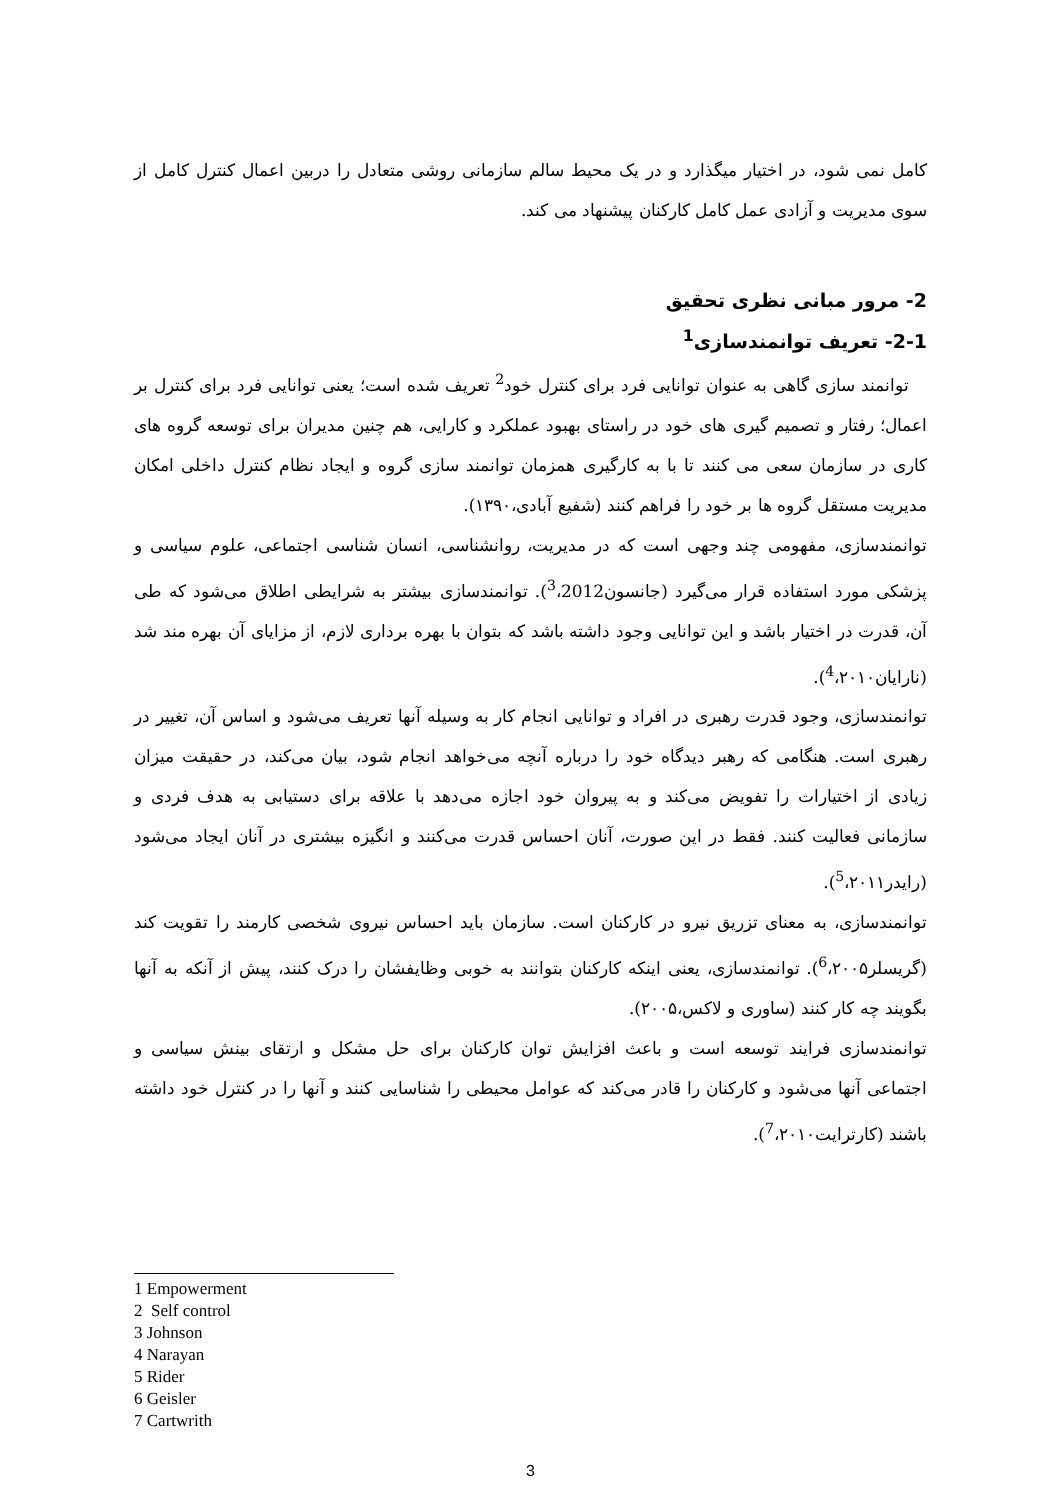کامل نمی شود، در اختیار میگذارد و در یک محیط سالم سازمانی روشی متعادل را دربین اعمال کنترل کامل از سوی مدیریت و آزادی عمل کامل کارکنان پیشنهاد می کند.
2- مرور مبانی نظری تحقیق
2-1- تعریف توانمندسازی<sup>1</sup>
توانمند سازی گاهی به عنوان توانایی فرد برای کنترل خود<sup>2</sup> تعریف شده است؛ یعنی توانایی فرد برای کنترل بر اعمال؛ رفتار و تصمیم گیری های خود در راستای بهبود عملکرد و کارایی، هم چنین مدیران برای توسعه گروه های کاری در سازمان سعی می کنند تا با به کارگیری همزمان توانمند سازی گروه و ایجاد نظام کنترل داخلی امکان مدیریت مستقل گروه ها بر خود را فراهم کنند (شفیع آبادی،۱۳۹۰).
توانمندسازی، مفهومی چند وجهی است که در مدیریت، روانشناسی، انسان شناسی اجتماعی، علوم سیاسی و پزشکی مورد استفاده قرار می‌گیرد (جانسون<sup>3</sup>،2012). توانمندسازی بیشتر به شرایطی اطلاق می‌شود که طی آن، قدرت در اختیار باشد و این توانایی وجود داشته باشد که بتوان با بهره برداری لازم، از مزایای آن بهره مند شد (نارایان<sup>4</sup>،۲۰۱۰).
توانمندسازی، وجود قدرت رهبری در افراد و توانایی انجام کار به وسیله آنها تعریف می‌شود و اساس آن، تغییر در رهبری است. هنگامی که رهبر دیدگاه خود را درباره آنچه می‌خواهد انجام شود، بیان می‌کند، در حقیقت میزان زیادی از اختیارات را تفویض می‌کند و به پیروان خود اجازه می‌دهد با علاقه برای دستیابی به هدف فردی و سازمانی فعالیت کنند. فقط در این صورت، آنان احساس قدرت می‌کنند و انگیزه بیشتری در آنان ایجاد می‌شود (رایدر<sup>5</sup>،۲۰۱۱).
توانمندسازی، به معنای تزریق نیرو در کارکنان است. سازمان باید احساس نیروی شخصی کارمند را تقویت کند (گریسلر<sup>6</sup>،۲۰۰۵). توانمندسازی، یعنی اینکه کارکنان بتوانند به خوبی وظایفشان را درک کنند، پیش از آنکه به آنها بگویند چه کار کنند (ساوری و لاکس،۲۰۰۵).
توانمندسازی فرایند توسعه است و باعث افزایش توان کارکنان برای حل مشکل و ارتقای بینش سیاسی و اجتماعی آنها می‌شود و کارکنان را قادر می‌کند که عوامل محیطی را شناسایی کنند و آنها را در کنترل خود داشته باشند (کارترایت<sup>7</sup>،۲۰۱۰).
1 Empowerment
2 Self control
3 Johnson
4 Narayan
5 Rider
6 Geisler
7 Cartwrith
3